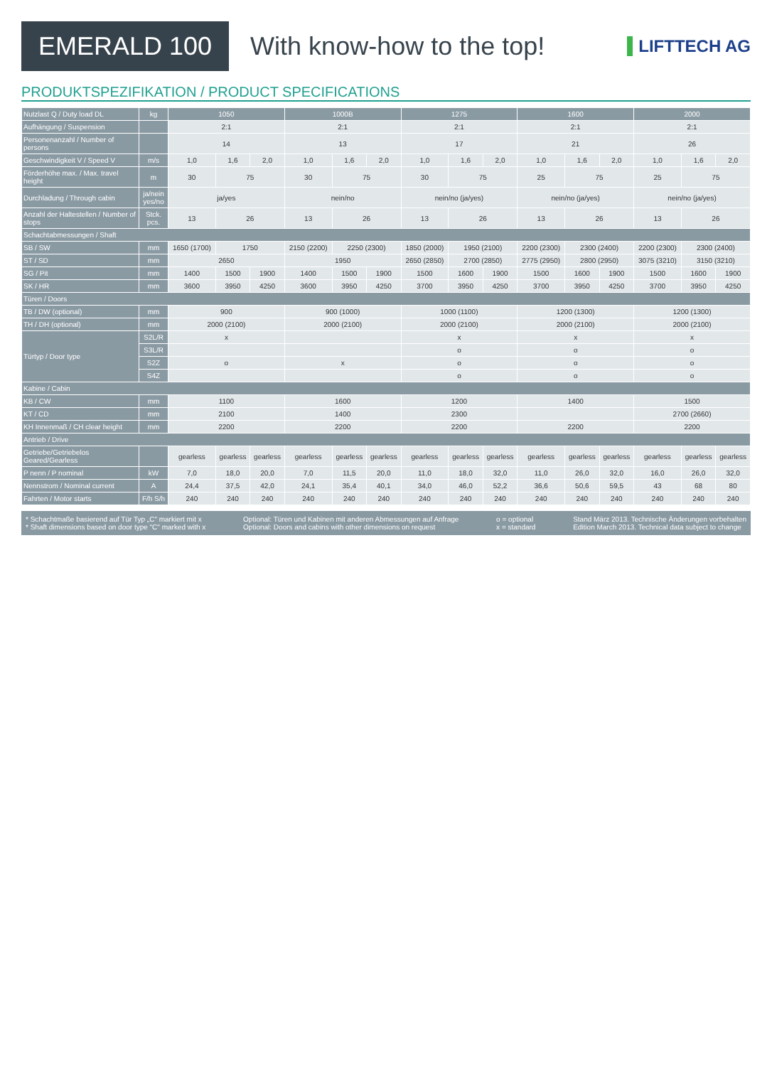EMERALD 100
With know-how to the top!
LIFTTECH AG
PRODUKTSPEZIFIKATION / PRODUCT SPECIFICATIONS
| Nutzlast Q / Duty load DL | kg | 1050 | | | 1000B | | | 1275 | | | 1600 | | | 2000 | | |
| --- | --- | --- | --- | --- | --- | --- | --- | --- | --- | --- | --- | --- | --- | --- | --- | --- |
| Aufhängung / Suspension | | 2:1 | | | 2:1 | | | 2:1 | | | 2:1 | | | 2:1 | | |
| Personenanzahl / Number of persons | | 14 | | | 13 | | | 17 | | | 21 | | | 26 | | |
| Geschwindigkeit V / Speed V | m/s | 1,0 | 1,6 | 2,0 | 1,0 | 1,6 | 2,0 | 1,0 | 1,6 | 2,0 | 1,0 | 1,6 | 2,0 | 1,0 | 1,6 | 2,0 |
| Förderhöhe max. / Max. travel height | m | 30 | 75 | | 30 | 75 | | 30 | 75 | | 25 | 75 | | 25 | 75 | |
| Durchladung / Through cabin | ja/nein yes/no | ja/yes | | | nein/no | | | nein/no (ja/yes) | | | nein/no (ja/yes) | | | nein/no (ja/yes) | | |
| Anzahl der Haltestellen / Number of stops | Stck. pcs. | 13 | 26 | | 13 | 26 | | 13 | 26 | | 13 | 26 | | 13 | 26 | |
| Schachtabmessungen / Shaft | | | | | | | | | | | | | | | | |
| SB / SW | mm | 1650 (1700) | 1750 | | 2150 (2200) | 2250 (2300) | | 1850 (2000) | 1950 (2100) | | 2200 (2300) | 2300 (2400) | | 2200 (2300) | 2300 (2400) | |
| ST / SD | mm | 2650 | | | 1950 | | | 2650 (2850) | 2700 (2850) | | 2775 (2950) | 2800 (2950) | | 3075 (3210) | 3150 (3210) | |
| SG / Pit | mm | 1400 | 1500 | 1900 | 1400 | 1500 | 1900 | 1500 | 1600 | 1900 | 1500 | 1600 | 1900 | 1500 | 1600 | 1900 |
| SK / HR | mm | 3600 | 3950 | 4250 | 3600 | 3950 | 4250 | 3700 | 3950 | 4250 | 3700 | 3950 | 4250 | 3700 | 3950 | 4250 |
| Türen / Doors | | | | | | | | | | | | | | | | |
| TB / DW (optional) | mm | 900 | | | 900 (1000) | | | 1000 (1100) | | | 1200 (1300) | | | 1200 (1300) | | |
| TH / DH (optional) | mm | 2000 (2100) | | | 2000 (2100) | | | 2000 (2100) | | | 2000 (2100) | | | 2000 (2100) | | |
| Türtyp / Door type | S2L/R | x | | | | | | x | | | x | | | x | | |
| | S3L/R | | | | | | | o | | | o | | | o | | |
| | S2Z | o | | | x | | | o | | | o | | | o | | |
| | S4Z | | | | | | | o | | | o | | | o | | |
| Kabine / Cabin | | | | | | | | | | | | | | | | |
| KB / CW | mm | 1100 | | | 1600 | | | 1200 | | | 1400 | | | 1500 | | |
| KT / CD | mm | 2100 | | | 1400 | | | 2300 | | | | | | 2700 (2660) | | |
| KH Innenmaß / CH clear height | mm | 2200 | | | 2200 | | | 2200 | | | 2200 | | | 2200 | | |
| Antrieb / Drive | | | | | | | | | | | | | | | | |
| Getriebe/Getriebelos Geared/Gearless | | gearless | gearless | gearless | gearless | gearless | gearless | gearless | gearless | gearless | gearless | gearless | gearless | gearless | gearless | gearless |
| P nenn / P nominal | kW | 7,0 | 18,0 | 20,0 | 7,0 | 11,5 | 20,0 | 11,0 | 18,0 | 32,0 | 11,0 | 26,0 | 32,0 | 16,0 | 26,0 | 32,0 |
| Nennstrom / Nominal current | A | 24,4 | 37,5 | 42,0 | 24,1 | 35,4 | 40,1 | 34,0 | 46,0 | 52,2 | 36,6 | 50,6 | 59,5 | 43 | 68 | 80 |
| Fahrten / Motor starts | F/h S/h | 240 | 240 | 240 | 240 | 240 | 240 | 240 | 240 | 240 | 240 | 240 | 240 | 240 | 240 | 240 |
* Schachtmaße basierend auf Tür Typ „C" markiert mit x
* Shaft dimensions based on door type "C" marked with x
Optional: Türen und Kabinen mit anderen Abmessungen auf Anfrage
Optional: Doors and cabins with other dimensions on request
o = optional
x = standard
Stand März 2013. Technische Änderungen vorbehalten
Edition March 2013. Technical data subject to change